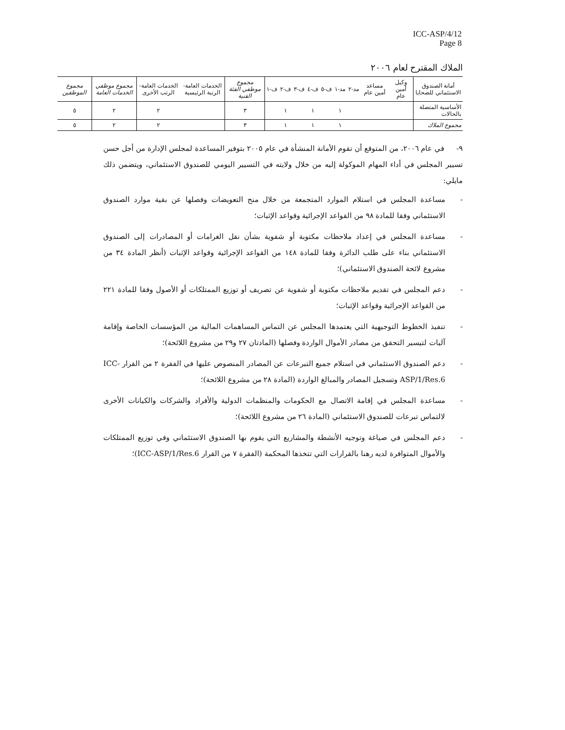ICC-ASP/4/12
Page 8
الملاك المقترح لعام ٢٠٠٦
| أمانة الصندوق الاستئماني للضحايا | وكيل أمين عام | مساعد أمين عام | مد-٢ | مد-١ | ف-٥ | ف-٤ | ف-٣ | ف-٢ | ف-١ | مجموع موظفي الفئة الفنية | الخدمات العامة- الرتبة الرئيسية | الخدمات العامة- الرتب الأخرى | مجموع موظفي الخدمات العامة | مجموع الموظفين |
| --- | --- | --- | --- | --- | --- | --- | --- | --- | --- | --- | --- | --- | --- | --- |
| الأساسية المتصلة بالحالات | | | | ١ | | ١ | | ١ | | ٣ | | ٢ | ٢ | ٥ |
| مجموع الملاك | | | | ١ | | ١ | | ١ | | ٣ | | ٢ | ٢ | ٥ |
٩- في عام ٢٠٠٦، من المتوقع أن تقوم الأمانة المنشأة في عام ٢٠٠٥ بتوفير المساعدة لمجلس الإدارة من أجل حسن تسيير المجلس في أداء المهام الموكولة إليه من خلال ولايته في التسيير اليومي للصندوق الاستئماني، ويتضمن ذلك مايلي:
- مساعدة المجلس في استلام الموارد المتجمعة من خلال منح التعويضات وفصلها عن بقية موارد الصندوق الاستئماني وفقا للمادة ٩٨ من القواعد الإجرائية وقواعد الإثبات؛
- مساعدة المجلس في إعداد ملاحظات مكتوبة أو شفوية بشأن نقل الغرامات أو المصادرات إلى الصندوق الاستئماني بناء على طلب الدائرة وفقا للمادة ١٤٨ من القواعد الإجرائية وقواعد الإثبات (أنظر المادة ٣٤ من مشروع لائحة الصندوق الاستئماني)؛
- دعم المجلس في تقديم ملاحظات مكتوبة أو شفوية عن تصريف أو توزيع الممتلكات أو الأصول وفقا للمادة ٢٢١ من القواعد الإجرائية وقواعد الإثبات؛
- تنفيذ الخطوط التوجيهية التي يعتمدها المجلس عن التماس المساهمات المالية من المؤسسات الخاصة وإقامة آليات لتيسير التحقق من مصادر الأموال الواردة وفصلها (المادتان ٢٧ و٢٩ من مشروع اللائحة)؛
- دعم الصندوق الاستئماني في استلام جميع التبرعات عن المصادر المنصوص عليها في الفقرة ٢ من القرار ICC-ASP/1/Res.6 وتسجيل المصادر والمبالغ الواردة (المادة ٢٨ من مشروع اللائحة)؛
- مساعدة المجلس في إقامة الاتصال مع الحكومات والمنظمات الدولية والأفراد والشركات والكيانات الأخرى لالتماس تبرعات للصندوق الاستئماني (المادة ٢٦ من مشروع اللائحة)؛
- دعم المجلس في صياغة وتوجيه الأنشطة والمشاريع التي يقوم بها الصندوق الاستئماني وفي توزيع الممتلكات والأموال المتوافرة لديه رهنا بالقرارات التي تتخذها المحكمة (الفقرة ٧ من القرار ICC-ASP/1/Res.6)؛